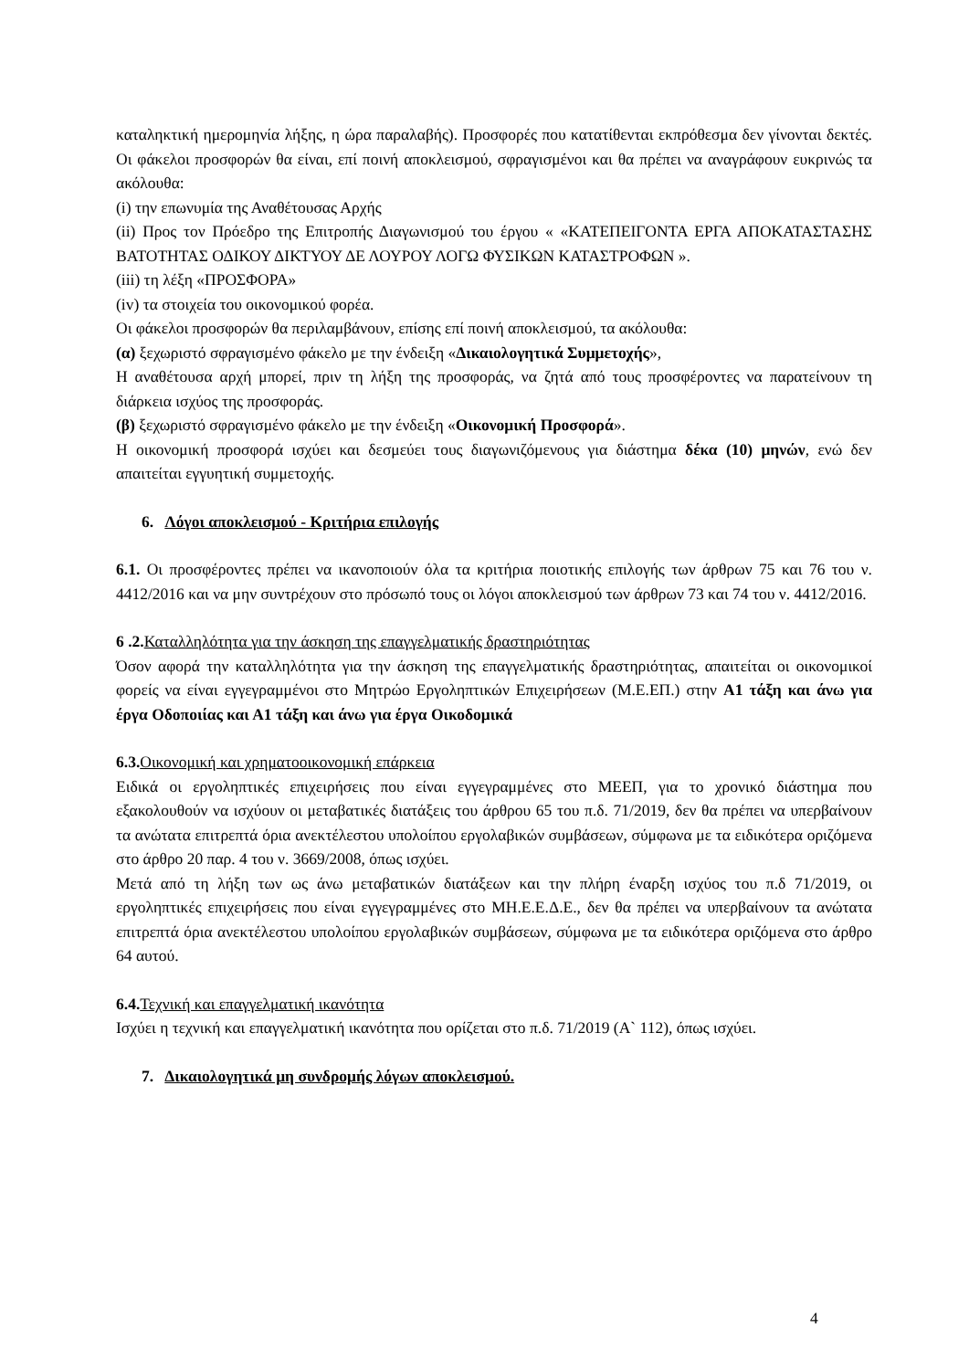καταληκτική ημερομηνία λήξης, η ώρα παραλαβής). Προσφορές που κατατίθενται εκπρόθεσμα δεν γίνονται δεκτές. Οι φάκελοι προσφορών θα είναι, επί ποινή αποκλεισμού, σφραγισμένοι και θα πρέπει να αναγράφουν ευκρινώς τα ακόλουθα:
(i) την επωνυμία της Αναθέτουσας Αρχής
(ii) Προς τον Πρόεδρο της Επιτροπής Διαγωνισμού του έργου « «ΚΑΤΕΠΕΙΓΟΝΤΑ ΕΡΓΑ ΑΠΟΚΑΤΑΣΤΑΣΗΣ ΒΑΤΟΤΗΤΑΣ ΟΔΙΚΟΥ ΔΙΚΤΥΟΥ ΔΕ ΛΟΥΡΟΥ ΛΟΓΩ ΦΥΣΙΚΩΝ ΚΑΤΑΣΤΡΟΦΩΝ ».
(iii) τη λέξη «ΠΡΟΣΦΟΡΑ»
(iv) τα στοιχεία του οικονομικού φορέα.
Οι φάκελοι προσφορών θα περιλαμβάνουν, επίσης επί ποινή αποκλεισμού, τα ακόλουθα:
(α) ξεχωριστό σφραγισμένο φάκελο με την ένδειξη «Δικαιολογητικά Συμμετοχής»,
Η αναθέτουσα αρχή μπορεί, πριν τη λήξη της προσφοράς, να ζητά από τους προσφέροντες να παρατείνουν τη διάρκεια ισχύος της προσφοράς.
(β) ξεχωριστό σφραγισμένο φάκελο με την ένδειξη «Οικονομική Προσφορά».
Η οικονομική προσφορά ισχύει και δεσμεύει τους διαγωνιζόμενους για διάστημα δέκα (10) μηνών, ενώ δεν απαιτείται εγγυητική συμμετοχής.
6. Λόγοι αποκλεισμού - Κριτήρια επιλογής
6.1. Οι προσφέροντες πρέπει να ικανοποιούν όλα τα κριτήρια ποιοτικής επιλογής των άρθρων 75 και 76 του ν. 4412/2016 και να μην συντρέχουν στο πρόσωπό τους οι λόγοι αποκλεισμού των άρθρων 73 και 74 του ν. 4412/2016.
6 .2. Καταλληλότητα για την άσκηση της επαγγελματικής δραστηριότητας
Όσον αφορά την καταλληλότητα για την άσκηση της επαγγελματικής δραστηριότητας, απαιτείται οι οικονομικοί φορείς να είναι εγγεγραμμένοι στο Μητρώο Εργοληπτικών Επιχειρήσεων (Μ.Ε.ΕΠ.) στην Α1 τάξη και άνω για έργα Οδοποιίας και Α1 τάξη και άνω για έργα Οικοδομικά
6.3. Οικονομική και χρηματοοικονομική επάρκεια
Ειδικά οι εργοληπτικές επιχειρήσεις που είναι εγγεγραμμένες στο ΜΕΕΠ, για το χρονικό διάστημα που εξακολουθούν να ισχύουν οι μεταβατικές διατάξεις του άρθρου 65 του π.δ. 71/2019, δεν θα πρέπει να υπερβαίνουν τα ανώτατα επιτρεπτά όρια ανεκτέλεστου υπολοίπου εργολαβικών συμβάσεων, σύμφωνα με τα ειδικότερα οριζόμενα στο άρθρο 20 παρ. 4 του ν. 3669/2008, όπως ισχύει.
Μετά από τη λήξη των ως άνω μεταβατικών διατάξεων και την πλήρη έναρξη ισχύος του π.δ 71/2019, οι εργοληπτικές επιχειρήσεις που είναι εγγεγραμμένες στο ΜΗ.Ε.Ε.Δ.Ε., δεν θα πρέπει να υπερβαίνουν τα ανώτατα επιτρεπτά όρια ανεκτέλεστου υπολοίπου εργολαβικών συμβάσεων, σύμφωνα με τα ειδικότερα οριζόμενα στο άρθρο 64 αυτού.
6.4. Τεχνική και επαγγελματική ικανότητα
Ισχύει η τεχνική και επαγγελματική ικανότητα που ορίζεται στο π.δ. 71/2019 (Α` 112), όπως ισχύει.
7. Δικαιολογητικά μη συνδρομής λόγων αποκλεισμού.
4